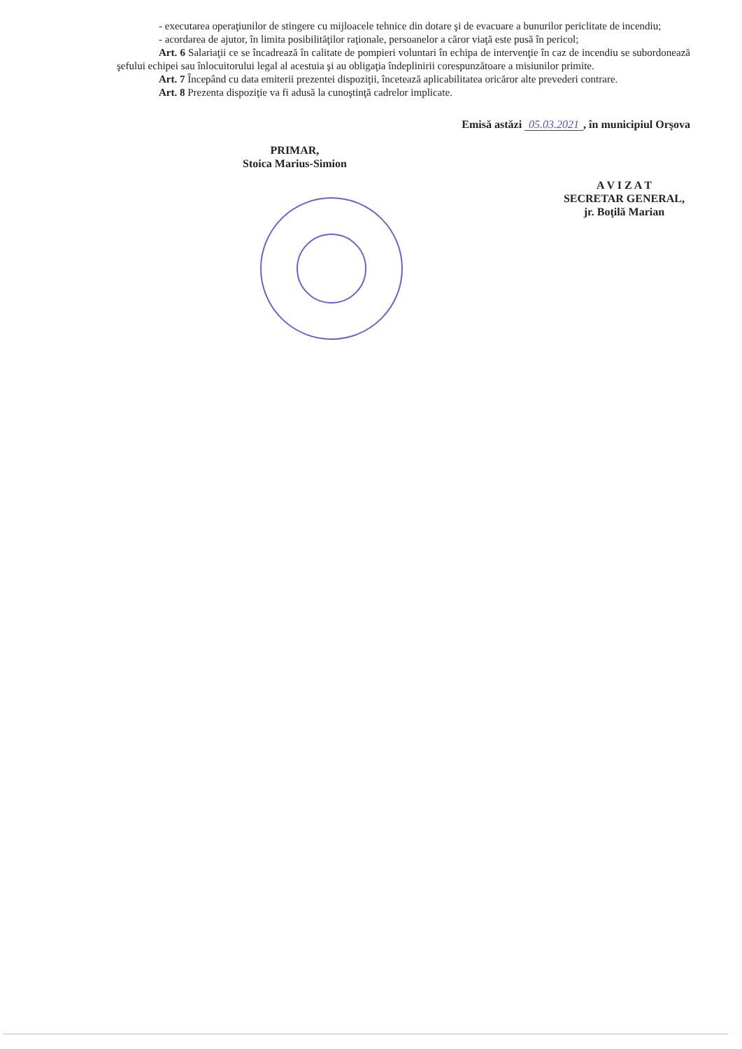- executarea operaţiunilor de stingere cu mijloacele tehnice din dotare şi de evacuare a bunurilor periclitate de incendiu;
- acordarea de ajutor, în limita posibilităţilor raţionale, persoanelor a căror viaţă este pusă în pericol;
Art. 6 Salariaţii ce se încadrează în calitate de pompieri voluntari în echipa de intervenţie în caz de incendiu se subordonează şefului echipei sau înlocuitorului legal al acestuia şi au obligaţia îndeplinirii corespunzătoare a misiunilor primite.
Art. 7 Începând cu data emiterii prezentei dispoziţii, încetează aplicabilitatea oricăror alte prevederi contrare.
Art. 8 Prezenta dispoziţie va fi adusă la cunoştinţă cadrelor implicate.
Emisă astăzi 05.03.2021, în municipiul Orşova
PRIMAR,
Stoica Marius-Simion
A V I Z A T
SECRETAR GENERAL,
jr. Boţilă Marian